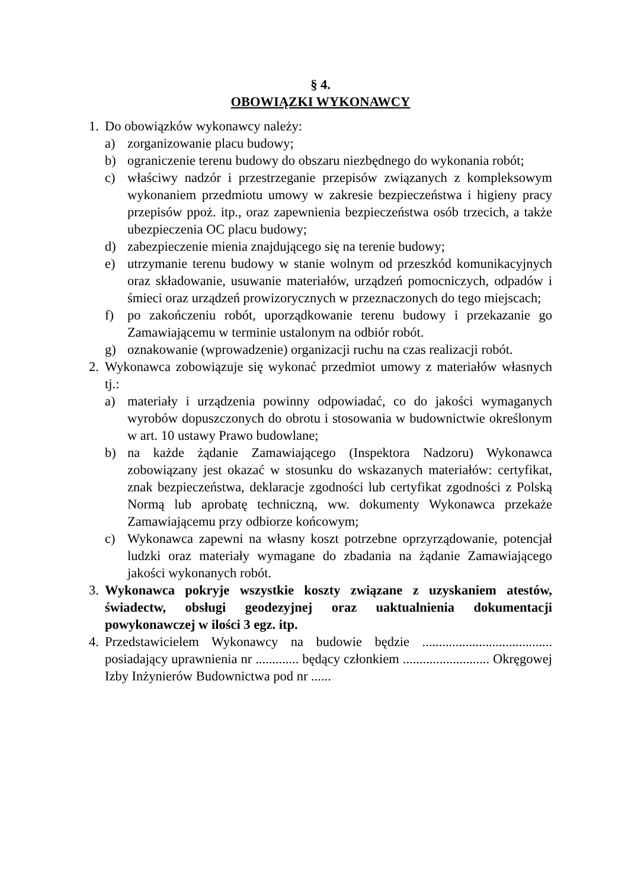§ 4.
OBOWIĄZKI WYKONAWCY
1. Do obowiązków wykonawcy należy:
a) zorganizowanie placu budowy;
b) ograniczenie terenu budowy do obszaru niezbędnego do wykonania robót;
c) właściwy nadzór i przestrzeganie przepisów związanych z kompleksowym wykonaniem przedmiotu umowy w zakresie bezpieczeństwa i higieny pracy przepisów ppoż. itp., oraz zapewnienia bezpieczeństwa osób trzecich, a także ubezpieczenia OC placu budowy;
d) zabezpieczenie mienia znajdującego się na terenie budowy;
e) utrzymanie terenu budowy w stanie wolnym od przeszkód komunikacyjnych oraz składowanie, usuwanie materiałów, urządzeń pomocniczych, odpadów i śmieci oraz urządzeń prowizorycznych w przeznaczonych do tego miejscach;
f) po zakończeniu robót, uporządkowanie terenu budowy i przekazanie go Zamawiającemu w terminie ustalonym na odbiór robót.
g) oznakowanie (wprowadzenie) organizacji ruchu na czas realizacji robót.
2. Wykonawca zobowiązuje się wykonać przedmiot umowy z materiałów własnych tj.:
a) materiały i urządzenia powinny odpowiadać, co do jakości wymaganych wyrobów dopuszczonych do obrotu i stosowania w budownictwie określonym w art. 10 ustawy Prawo budowlane;
b) na każde żądanie Zamawiającego (Inspektora Nadzoru) Wykonawca zobowiązany jest okazać w stosunku do wskazanych materiałów: certyfikat, znak bezpieczeństwa, deklaracje zgodności lub certyfikat zgodności z Polską Normą lub aprobatę techniczną, ww. dokumenty Wykonawca przekaże Zamawiającemu przy odbiorze końcowym;
c) Wykonawca zapewni na własny koszt potrzebne oprzyrządowanie, potencjał ludzki oraz materiały wymagane do zbadania na żądanie Zamawiającego jakości wykonanych robót.
3. Wykonawca pokryje wszystkie koszty związane z uzyskaniem atestów, świadectw, obsługi geodezyjnej oraz uaktualnienia dokumentacji powykonawczej w ilości 3 egz. itp.
4. Przedstawicielem Wykonawcy na budowie będzie ....................................... posiadający uprawnienia nr ............. będący członkiem .......................... Okręgowej Izby Inżynierów Budownictwa pod nr ......